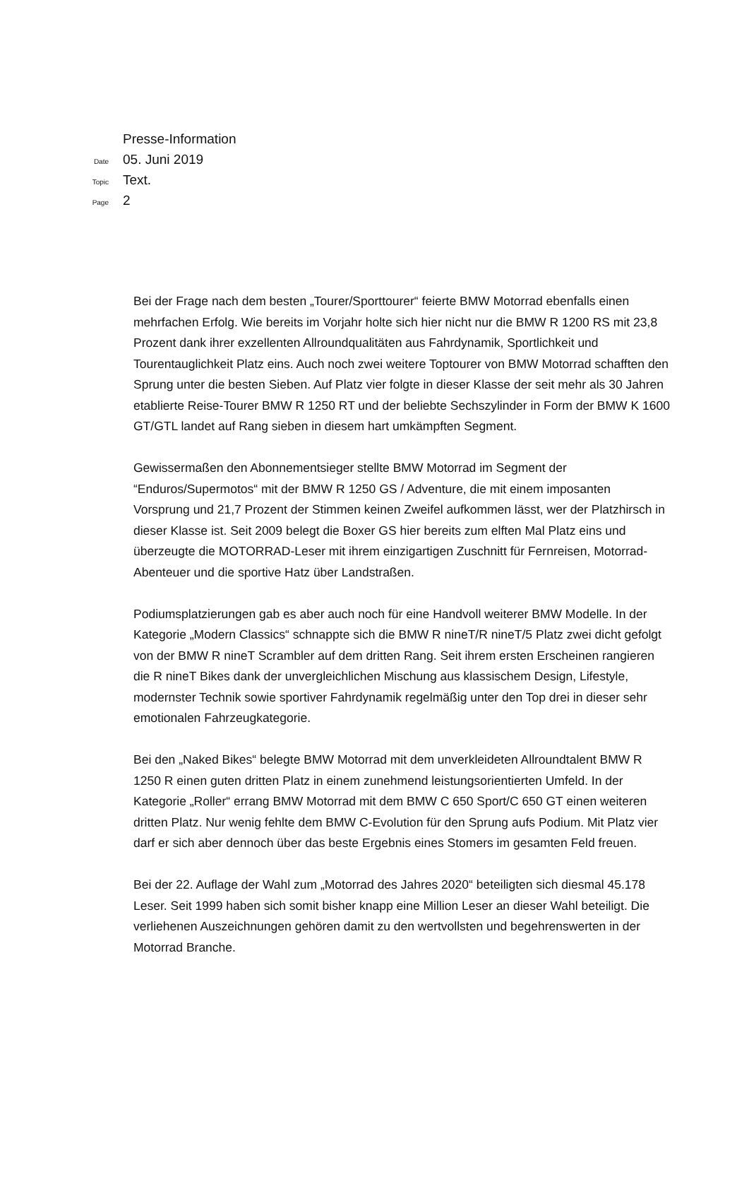Presse-Information
Date 05. Juni 2019
Topic Text.
Page 2
Bei der Frage nach dem besten „Tourer/Sporttourer“ feierte BMW Motorrad ebenfalls einen mehrfachen Erfolg. Wie bereits im Vorjahr holte sich hier nicht nur die BMW R 1200 RS mit 23,8 Prozent dank ihrer exzellenten Allroundqualitäten aus Fahrdynamik, Sportlichkeit und Tourentauglichkeit Platz eins. Auch noch zwei weitere Toptourer von BMW Motorrad schafften den Sprung unter die besten Sieben. Auf Platz vier folgte in dieser Klasse der seit mehr als 30 Jahren etablierte Reise-Tourer BMW R 1250 RT und der beliebte Sechszylinder in Form der BMW K 1600 GT/GTL landet auf Rang sieben in diesem hart umkämpften Segment.
Gewissermaßen den Abonnementsieger stellte BMW Motorrad im Segment der “Enduros/Supermotos“ mit der BMW R 1250 GS / Adventure, die mit einem imposanten Vorsprung und 21,7 Prozent der Stimmen keinen Zweifel aufkommen lässt, wer der Platzhirsch in dieser Klasse ist. Seit 2009 belegt die Boxer GS hier bereits zum elften Mal Platz eins und überzeugte die MOTORRAD-Leser mit ihrem einzigartigen Zuschnitt für Fernreisen, Motorrad-Abenteuer und die sportive Hatz über Landstraßen.
Podiumsplatzierungen gab es aber auch noch für eine Handvoll weiterer BMW Modelle. In der Kategorie „Modern Classics“ schnappte sich die BMW R nineT/R nineT/5 Platz zwei dicht gefolgt von der BMW R nineT Scrambler auf dem dritten Rang. Seit ihrem ersten Erscheinen rangieren die R nineT Bikes dank der unvergleichlichen Mischung aus klassischem Design, Lifestyle, modernster Technik sowie sportiver Fahrdynamik regelmäßig unter den Top drei in dieser sehr emotionalen Fahrzeugkategorie.
Bei den „Naked Bikes“ belegte BMW Motorrad mit dem unverkleideten Allroundtalent BMW R 1250 R einen guten dritten Platz in einem zunehmend leistungsorientierten Umfeld. In der Kategorie „Roller“ errang BMW Motorrad mit dem BMW C 650 Sport/C 650 GT einen weiteren dritten Platz. Nur wenig fehlte dem BMW C-Evolution für den Sprung aufs Podium. Mit Platz vier darf er sich aber dennoch über das beste Ergebnis eines Stomers im gesamten Feld freuen.
Bei der 22. Auflage der Wahl zum „Motorrad des Jahres 2020“ beteiligten sich diesmal 45.178 Leser. Seit 1999 haben sich somit bisher knapp eine Million Leser an dieser Wahl beteiligt. Die verliehenen Auszeichnungen gehören damit zu den wertvollsten und begehrenswerten in der Motorrad Branche.